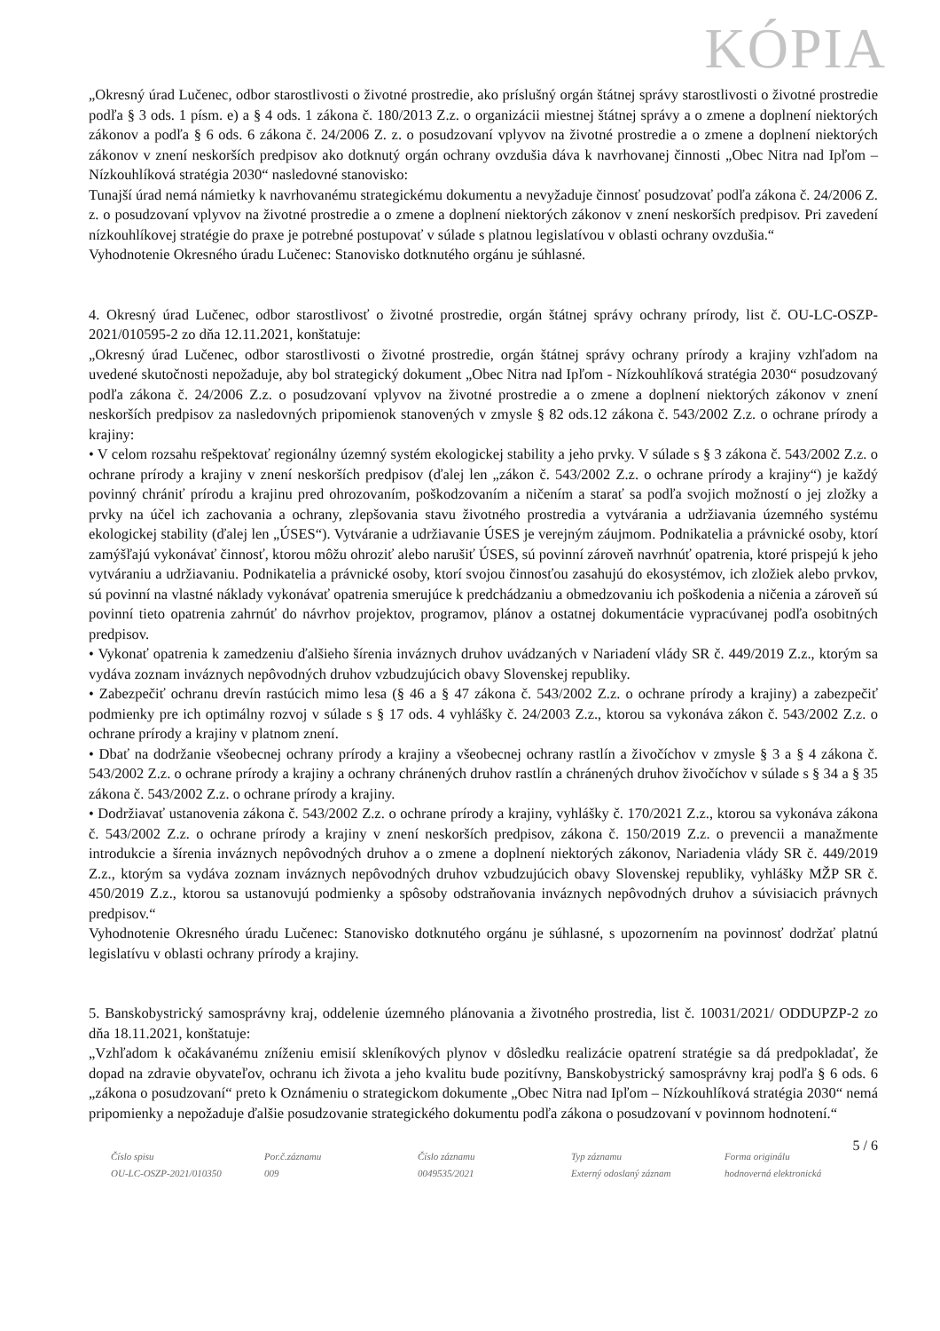KÓPIA
„Okresný úrad Lučenec, odbor starostlivosti o životné prostredie, ako príslušný orgán štátnej správy starostlivosti o životné prostredie podľa § 3 ods. 1 písm. e) a § 4 ods. 1 zákona č. 180/2013 Z.z. o organizácii miestnej štátnej správy a o zmene a doplnení niektorých zákonov a podľa § 6 ods. 6 zákona č. 24/2006 Z. z. o posudzovaní vplyvov na životné prostredie a o zmene a doplnení niektorých zákonov v znení neskorších predpisov ako dotknutý orgán ochrany ovzdušia dáva k navrhovanej činnosti „Obec Nitra nad Ipľom – Nízkouhlíková stratégia 2030“ nasledovné stanovisko:
Tunajší úrad nemá námietky k navrhovanému strategickému dokumentu a nevyžaduje činnosť posudzovať podľa zákona č. 24/2006 Z. z. o posudzovaní vplyvov na životné prostredie a o zmene a doplnení niektorých zákonov v znení neskorších predpisov. Pri zavedení nízkouhlíkovej stratégie do praxe je potrebné postupovať v súlade s platnou legislatívou v oblasti ochrany ovzdušia.“
Vyhodnotenie Okresného úradu Lučenec: Stanovisko dotknutého orgánu je súhlasné.
4. Okresný úrad Lučenec, odbor starostlivosť o životné prostredie, orgán štátnej správy ochrany prírody, list č. OU-LC-OSZP-2021/010595-2 zo dňa 12.11.2021, konštatuje:
„Okresný úrad Lučenec, odbor starostlivosti o životné prostredie, orgán štátnej správy ochrany prírody a krajiny vzhľadom na uvedené skutočnosti nepožaduje, aby bol strategický dokument „Obec Nitra nad Ipľom - Nízkouhlíková stratégia 2030“ posudzovaný podľa zákona č. 24/2006 Z.z. o posudzovaní vplyvov na životné prostredie a o zmene a doplnení niektorých zákonov v znení neskorších predpisov za nasledovných pripomienok stanovených v zmysle § 82 ods.12 zákona č. 543/2002 Z.z. o ochrane prírody a krajiny:
• V celom rozsahu rešpektovať regionálny územný systém ekologickej stability a jeho prvky. V súlade s § 3 zákona č. 543/2002 Z.z. o ochrane prírody a krajiny v znení neskorších predpisov (ďalej len „zákon č. 543/2002 Z.z. o ochrane prírody a krajiny“) je každý povinný chrániť prírodu a krajinu pred ohrozovaním, poškodzovaním a ničením a starať sa podľa svojich možností o jej zložky a prvky na účel ich zachovania a ochrany, zlepšovania stavu životného prostredia a vytvárania a udržiavania územného systému ekologickej stability (ďalej len „ÚSES“). Vytváranie a udržiavanie ÚSES je verejným záujmom. Podnikatelia a právnické osoby, ktorí zamýšľajú vykonávať činnosť, ktorou môžu ohroziť alebo narušiť ÚSES, sú povinní zároveň navrhnúť opatrenia, ktoré prispejú k jeho vytváraniu a udržiavaniu. Podnikatelia a právnické osoby, ktorí svojou činnosťou zasahujú do ekosystémov, ich zložiek alebo prvkov, sú povinní na vlastné náklady vykonávať opatrenia smerujúce k predchádzaniu a obmedzovaniu ich poškodenia a ničenia a zároveň sú povinní tieto opatrenia zahrnúť do návrhov projektov, programov, plánov a ostatnej dokumentácie vypracúvanej podľa osobitných predpisov.
• Vykonať opatrenia k zamedzeniu ďalšieho šírenia inváznych druhov uvádzaných v Nariadení vlády SR č. 449/2019 Z.z., ktorým sa vydáva zoznam inváznych nepôvodných druhov vzbudzujúcich obavy Slovenskej republiky.
• Zabezpečiť ochranu drevín rastúcich mimo lesa (§ 46 a § 47 zákona č. 543/2002 Z.z. o ochrane prírody a krajiny) a zabezpečiť podmienky pre ich optimálny rozvoj v súlade s § 17 ods. 4 vyhlášky č. 24/2003 Z.z., ktorou sa vykonáva zákon č. 543/2002 Z.z. o ochrane prírody a krajiny v platnom znení.
• Dbať na dodržanie všeobecnej ochrany prírody a krajiny a všeobecnej ochrany rastlín a živočíchov v zmysle § 3 a § 4 zákona č. 543/2002 Z.z. o ochrane prírody a krajiny a ochrany chránených druhov rastlín a chránených druhov živočíchov v súlade s § 34 a § 35 zákona č. 543/2002 Z.z. o ochrane prírody a krajiny.
• Dodržiavať ustanovenia zákona č. 543/2002 Z.z. o ochrane prírody a krajiny, vyhlášky č. 170/2021 Z.z., ktorou sa vykonáva zákona č. 543/2002 Z.z. o ochrane prírody a krajiny v znení neskorších predpisov, zákona č. 150/2019 Z.z. o prevencii a manažmente introdukcie a šírenia inváznych nepôvodných druhov a o zmene a doplnení niektorých zákonov, Nariadenia vlády SR č. 449/2019 Z.z., ktorým sa vydáva zoznam inváznych nepôvodných druhov vzbudzujúcich obavy Slovenskej republiky, vyhlášky MŽP SR č. 450/2019 Z.z., ktorou sa ustanovujú podmienky a spôsoby odstraňovania inváznych nepôvodných druhov a súvisiacich právnych predpisov.“
Vyhodnotenie Okresného úradu Lučenec: Stanovisko dotknutého orgánu je súhlasné, s upozornením na povinnosť dodržať platnú legislatívu v oblasti ochrany prírody a krajiny.
5. Banskobystrický samosprávny kraj, oddelenie územného plánovania a životného prostredia, list č. 10031/2021/ ODDUPZP-2 zo dňa 18.11.2021, konštatuje:
„Vzhľadom k očakávanému zníženiu emisií skleníkových plynov v dôsledku realizácie opatrení stratégie sa dá predpokladať, že dopad na zdravie obyvateľov, ochranu ich života a jeho kvalitu bude pozitívny, Banskobystrický samosprávny kraj podľa § 6 ods. 6 „zákona o posudzovaní“ preto k Oznámeniu o strategickom dokumente „Obec Nitra nad Ipľom – Nízkouhlíková stratégia 2030“ nemá pripomienky a nepožaduje ďalšie posudzovanie strategického dokumentu podľa zákona o posudzovaní v povinnom hodnotení.“
5 / 6
Číslo spisu
OU-LC-OSZP-2021/010350
Por.č.záznamu
009
Číslo záznamu
0049535/2021
Typ záznamu
Externý odoslaný záznam
Forma originálu
hodnoverná elektronická